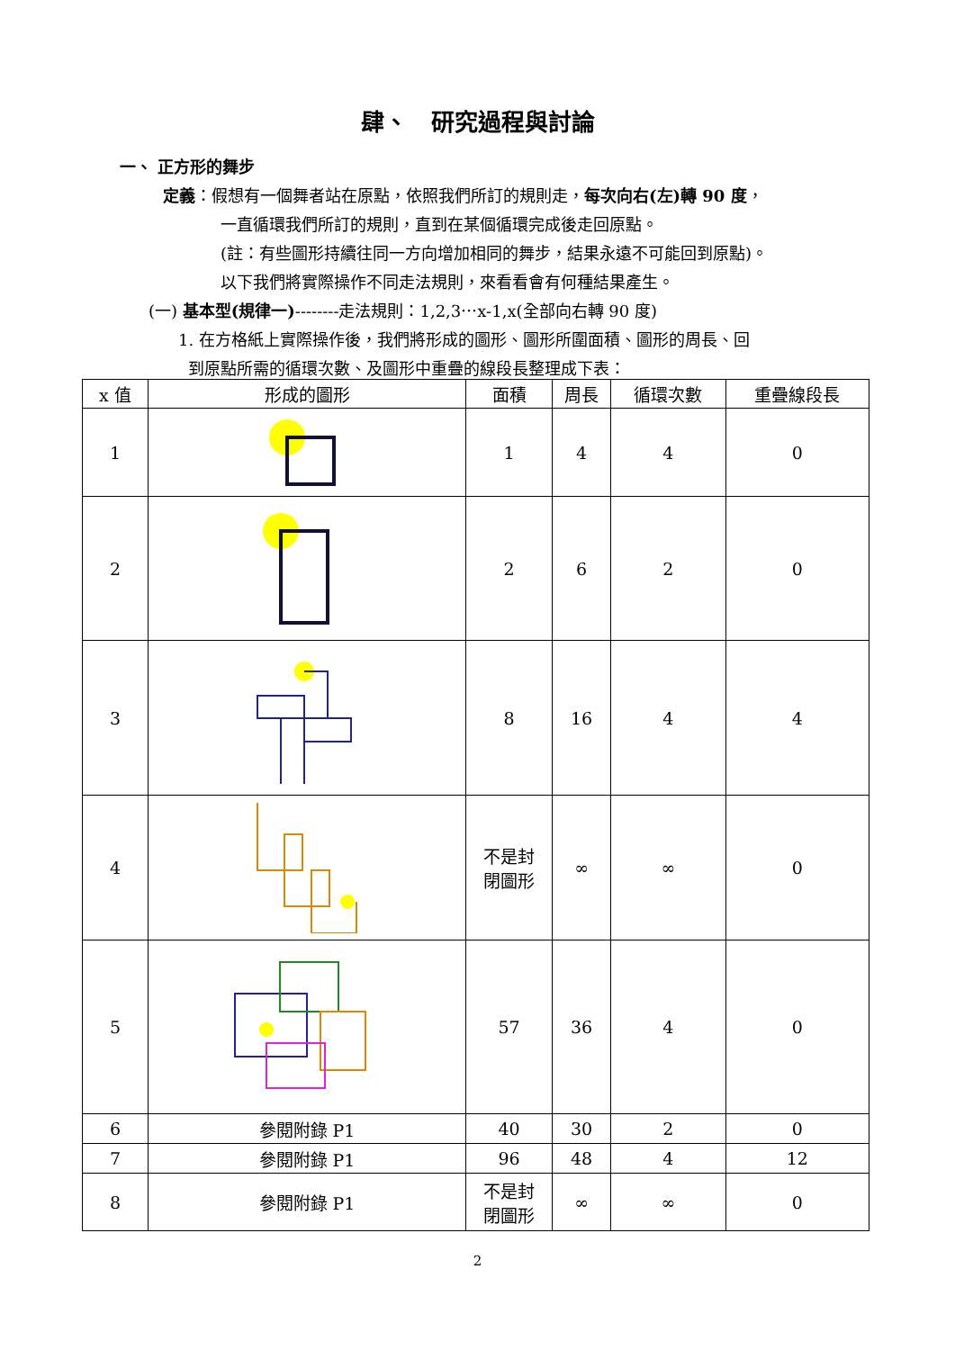肆、　研究過程與討論
一、 正方形的舞步
定義：假想有一個舞者站在原點，依照我們所訂的規則走，每次向右(左)轉 90 度，
一直循環我們所訂的規則，直到在某個循環完成後走回原點。
(註：有些圖形持續往同一方向增加相同的舞步，結果永遠不可能回到原點)。
以下我們將實際操作不同走法規則，來看看會有何種結果產生。
(一) 基本型(規律一)--------走法規則：1,2,3⋯x-1,x(全部向右轉 90 度)
1. 在方格紙上實際操作後，我們將形成的圖形、圖形所圍面積、圖形的周長、回
到原點所需的循環次數、及圖形中重疊的線段長整理成下表：
| x 值 | 形成的圖形 | 面積 | 周長 | 循環次數 | 重疊線段長 |
| --- | --- | --- | --- | --- | --- |
| 1 | | 1 | 4 | 4 | 0 |
| 2 | | 2 | 6 | 2 | 0 |
| 3 | | 8 | 16 | 4 | 4 |
| 4 | | 不是封 閉圖形 | ∞ | ∞ | 0 |
| 5 | | 57 | 36 | 4 | 0 |
| 6 | 參閱附錄 P1 | 40 | 30 | 2 | 0 |
| 7 | 參閱附錄 P1 | 96 | 48 | 4 | 12 |
| 8 | 參閱附錄 P1 | 不是封 閉圖形 | ∞ | ∞ | 0 |
2